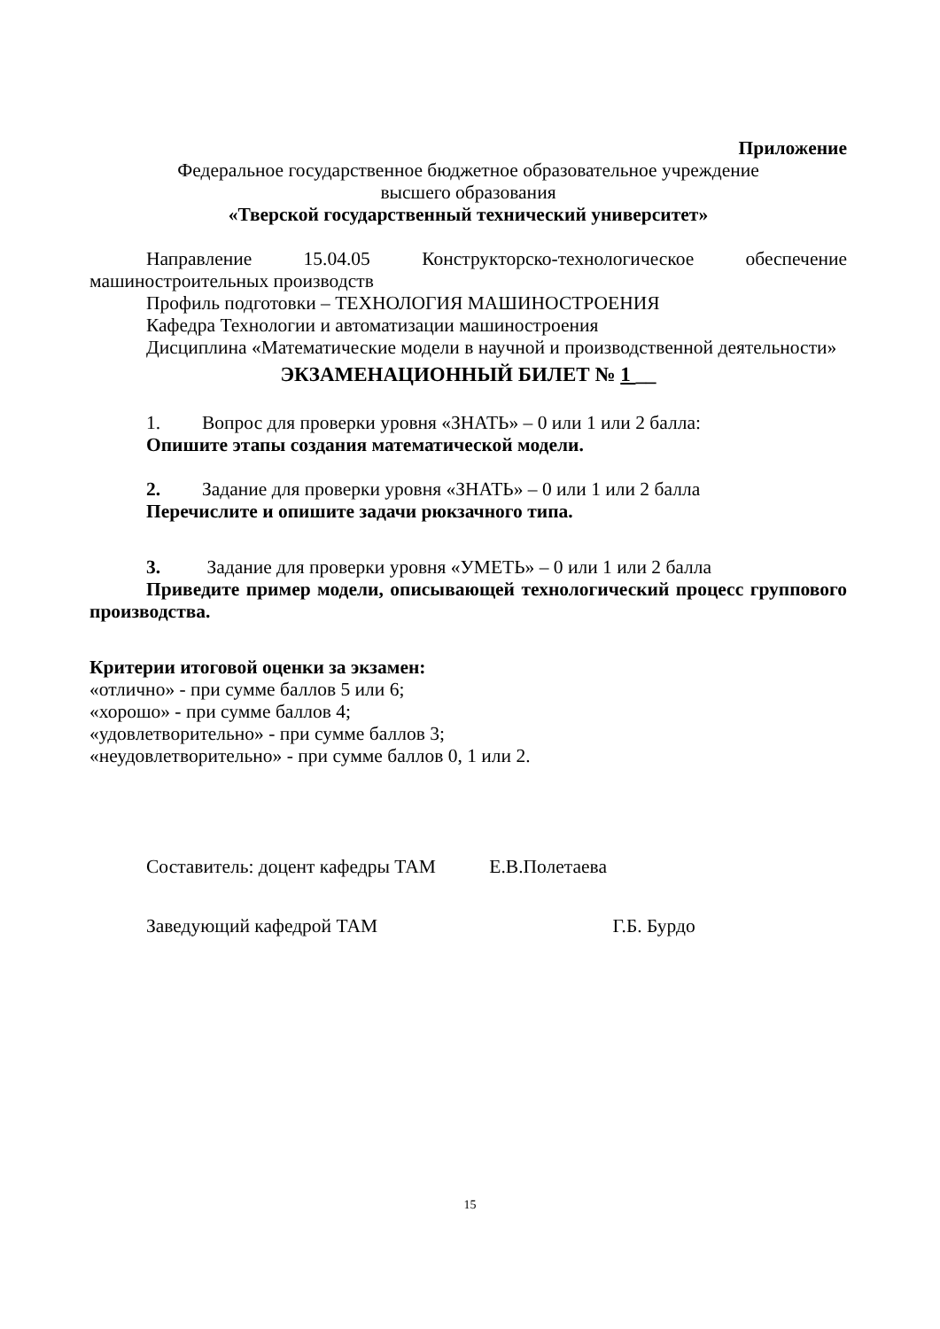Приложение
Федеральное государственное бюджетное образовательное учреждение
высшего образования
«Тверской государственный технический университет»
Направление 15.04.05 Конструкторско-технологическое обеспечение
машиностроительных производств
Профиль подготовки – ТЕХНОЛОГИЯ МАШИНОСТРОЕНИЯ
Кафедра Технологии и автоматизации машиностроения
Дисциплина «Математические модели в научной и производственной деятельности»
ЭКЗАМЕНАЦИОННЫЙ БИЛЕТ № 1 __
1. Вопрос для проверки уровня «ЗНАТЬ» – 0 или 1 или 2 балла:
Опишите этапы создания математической модели.
2. Задание для проверки уровня «ЗНАТЬ» – 0 или 1 или 2 балла
Перечислите и опишите задачи рюкзачного типа.
3. Задание для проверки уровня «УМЕТЬ» – 0 или 1 или 2 балла
Приведите пример модели, описывающей технологический процесс группового производства.
Критерии итоговой оценки за экзамен:
«отлично» - при сумме баллов 5 или 6;
«хорошо» - при сумме баллов 4;
«удовлетворительно» - при сумме баллов 3;
«неудовлетворительно» - при сумме баллов 0, 1 или 2.
Составитель: доцент кафедры ТАМ Е.В.Полетаева
Заведующий кафедрой ТАМ Г.Б. Бурдо
15